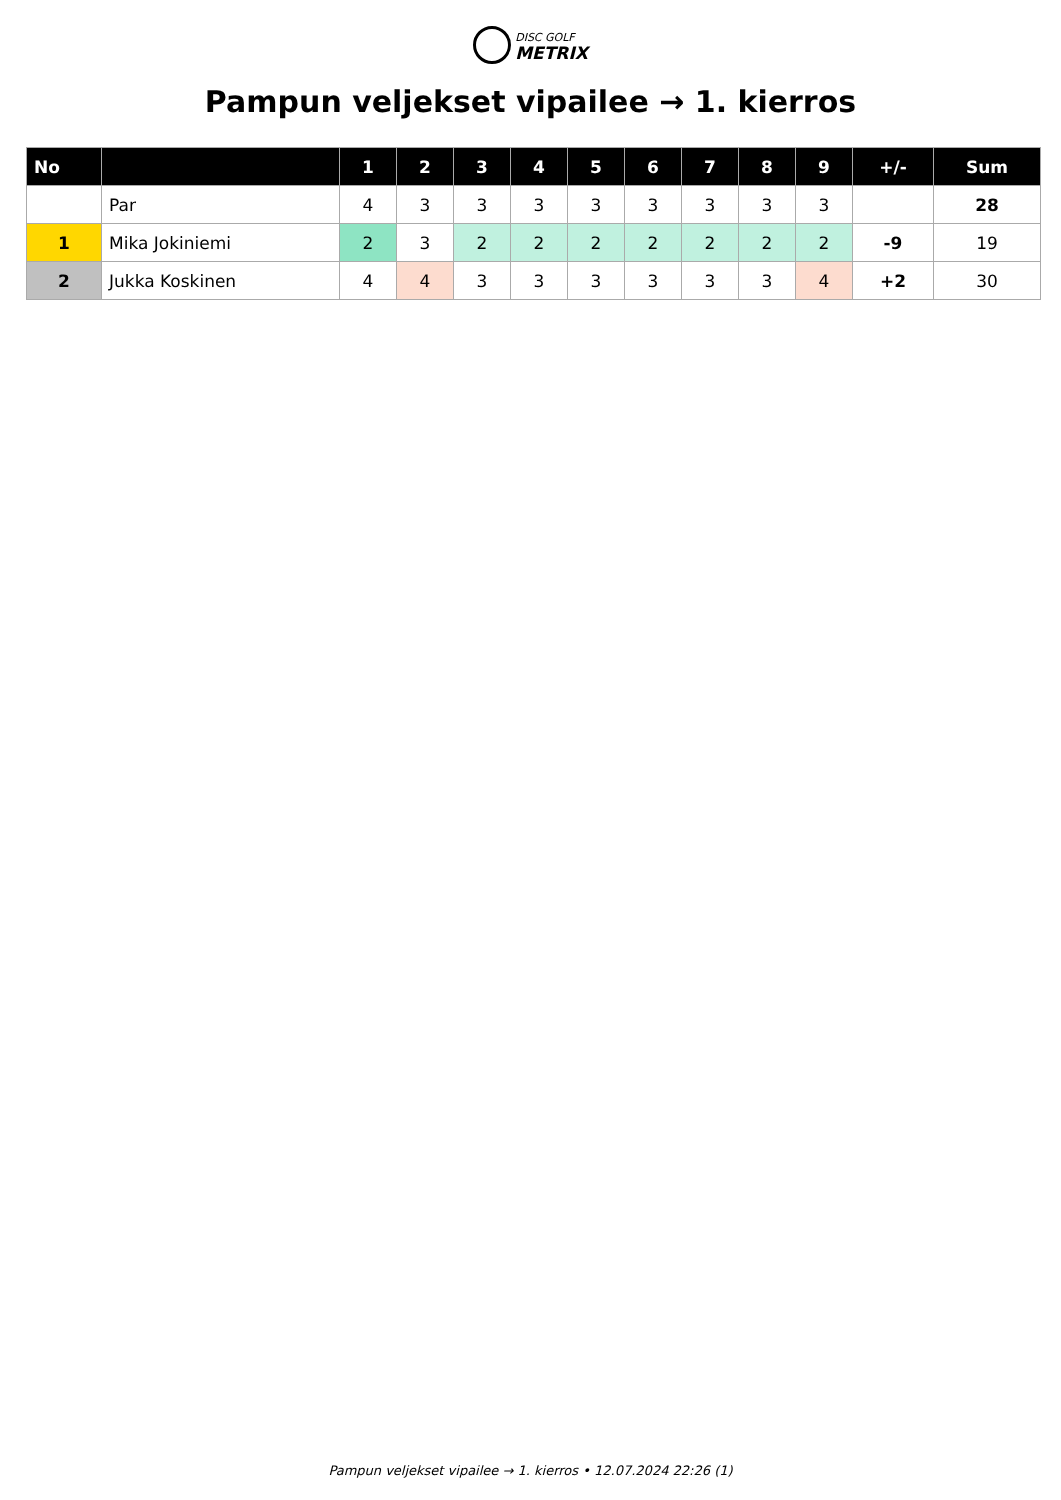DISC GOLF
METRIX
Pampun veljekset vipailee → 1. kierros
| No | | 1 | 2 | 3 | 4 | 5 | 6 | 7 | 8 | 9 | +/- | Sum |
| --- | --- | --- | --- | --- | --- | --- | --- | --- | --- | --- | --- | --- |
| | Par | 4 | 3 | 3 | 3 | 3 | 3 | 3 | 3 | 3 | | 28 |
| 1 | Mika Jokiniemi | 2 | 3 | 2 | 2 | 2 | 2 | 2 | 2 | 2 | -9 | 19 |
| 2 | Jukka Koskinen | 4 | 4 | 3 | 3 | 3 | 3 | 3 | 3 | 4 | +2 | 30 |
Pampun veljekset vipailee → 1. kierros • 12.07.2024 22:26 (1)